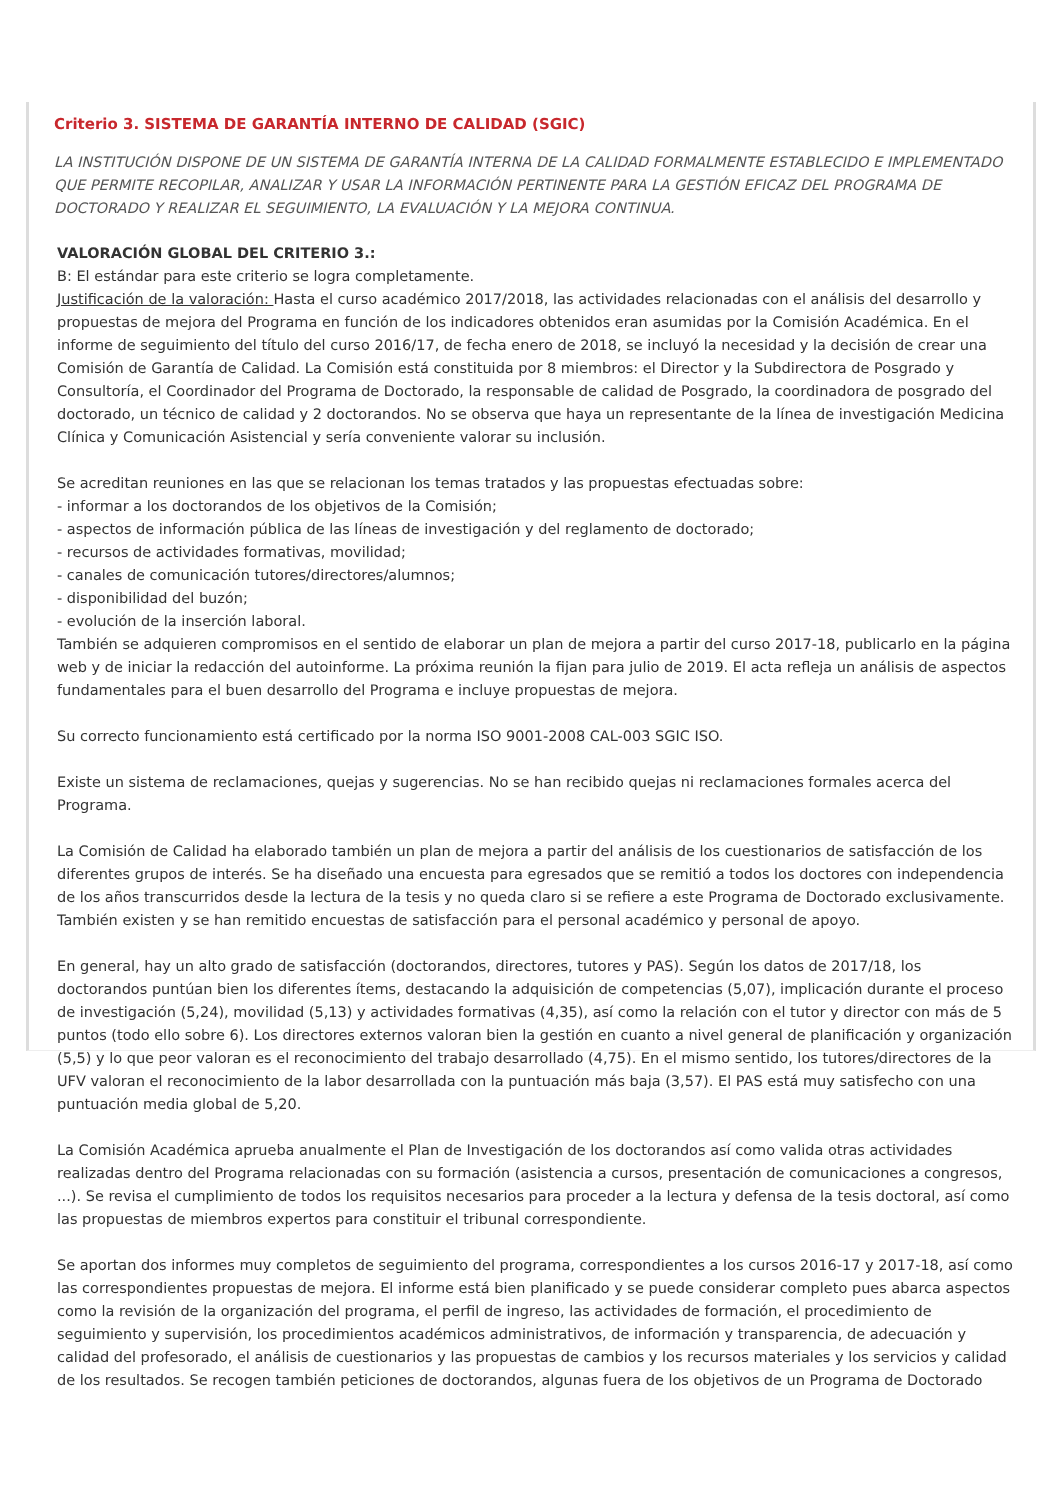Criterio 3. SISTEMA DE GARANTÍA INTERNO DE CALIDAD (SGIC)
LA INSTITUCIÓN DISPONE DE UN SISTEMA DE GARANTÍA INTERNA DE LA CALIDAD FORMALMENTE ESTABLECIDO E IMPLEMENTADO QUE PERMITE RECOPILAR, ANALIZAR Y USAR LA INFORMACIÓN PERTINENTE PARA LA GESTIÓN EFICAZ DEL PROGRAMA DE DOCTORADO Y REALIZAR EL SEGUIMIENTO, LA EVALUACIÓN Y LA MEJORA CONTINUA.
VALORACIÓN GLOBAL DEL CRITERIO 3.:
B: El estándar para este criterio se logra completamente.
Justificación de la valoración: Hasta el curso académico 2017/2018, las actividades relacionadas con el análisis del desarrollo y propuestas de mejora del Programa en función de los indicadores obtenidos eran asumidas por la Comisión Académica. En el informe de seguimiento del título del curso 2016/17, de fecha enero de 2018, se incluyó la necesidad y la decisión de crear una Comisión de Garantía de Calidad. La Comisión está constituida por 8 miembros: el Director y la Subdirectora de Posgrado y Consultoría, el Coordinador del Programa de Doctorado, la responsable de calidad de Posgrado, la coordinadora de posgrado del doctorado, un técnico de calidad y 2 doctorandos. No se observa que haya un representante de la línea de investigación Medicina Clínica y Comunicación Asistencial y sería conveniente valorar su inclusión.
Se acreditan reuniones en las que se relacionan los temas tratados y las propuestas efectuadas sobre:
- informar a los doctorandos de los objetivos de la Comisión;
- aspectos de información pública de las líneas de investigación y del reglamento de doctorado;
- recursos de actividades formativas, movilidad;
- canales de comunicación tutores/directores/alumnos;
- disponibilidad del buzón;
- evolución de la inserción laboral.
También se adquieren compromisos en el sentido de elaborar un plan de mejora a partir del curso 2017-18, publicarlo en la página web y de iniciar la redacción del autoinforme. La próxima reunión la fijan para julio de 2019. El acta refleja un análisis de aspectos fundamentales para el buen desarrollo del Programa e incluye propuestas de mejora.
Su correcto funcionamiento está certificado por la norma ISO 9001-2008 CAL-003 SGIC ISO.
Existe un sistema de reclamaciones, quejas y sugerencias. No se han recibido quejas ni reclamaciones formales acerca del Programa.
La Comisión de Calidad ha elaborado también un plan de mejora a partir del análisis de los cuestionarios de satisfacción de los diferentes grupos de interés. Se ha diseñado una encuesta para egresados que se remitió a todos los doctores con independencia de los años transcurridos desde la lectura de la tesis y no queda claro si se refiere a este Programa de Doctorado exclusivamente. También existen y se han remitido encuestas de satisfacción para el personal académico y personal de apoyo.
En general, hay un alto grado de satisfacción (doctorandos, directores, tutores y PAS). Según los datos de 2017/18, los doctorandos puntúan bien los diferentes ítems, destacando la adquisición de competencias (5,07), implicación durante el proceso de investigación (5,24), movilidad (5,13) y actividades formativas (4,35), así como la relación con el tutor y director con más de 5 puntos (todo ello sobre 6). Los directores externos valoran bien la gestión en cuanto a nivel general de planificación y organización (5,5) y lo que peor valoran es el reconocimiento del trabajo desarrollado (4,75). En el mismo sentido, los tutores/directores de la UFV valoran el reconocimiento de la labor desarrollada con la puntuación más baja (3,57). El PAS está muy satisfecho con una puntuación media global de 5,20.
La Comisión Académica aprueba anualmente el Plan de Investigación de los doctorandos así como valida otras actividades realizadas dentro del Programa relacionadas con su formación (asistencia a cursos, presentación de comunicaciones a congresos, ...). Se revisa el cumplimiento de todos los requisitos necesarios para proceder a la lectura y defensa de la tesis doctoral, así como las propuestas de miembros expertos para constituir el tribunal correspondiente.
Se aportan dos informes muy completos de seguimiento del programa, correspondientes a los cursos 2016-17 y 2017-18, así como las correspondientes propuestas de mejora. El informe está bien planificado y se puede considerar completo pues abarca aspectos como la revisión de la organización del programa, el perfil de ingreso, las actividades de formación, el procedimiento de seguimiento y supervisión, los procedimientos académicos administrativos, de información y transparencia, de adecuación y calidad del profesorado, el análisis de cuestionarios y las propuestas de cambios y los recursos materiales y los servicios y calidad de los resultados. Se recogen también peticiones de doctorandos, algunas fuera de los objetivos de un Programa de Doctorado